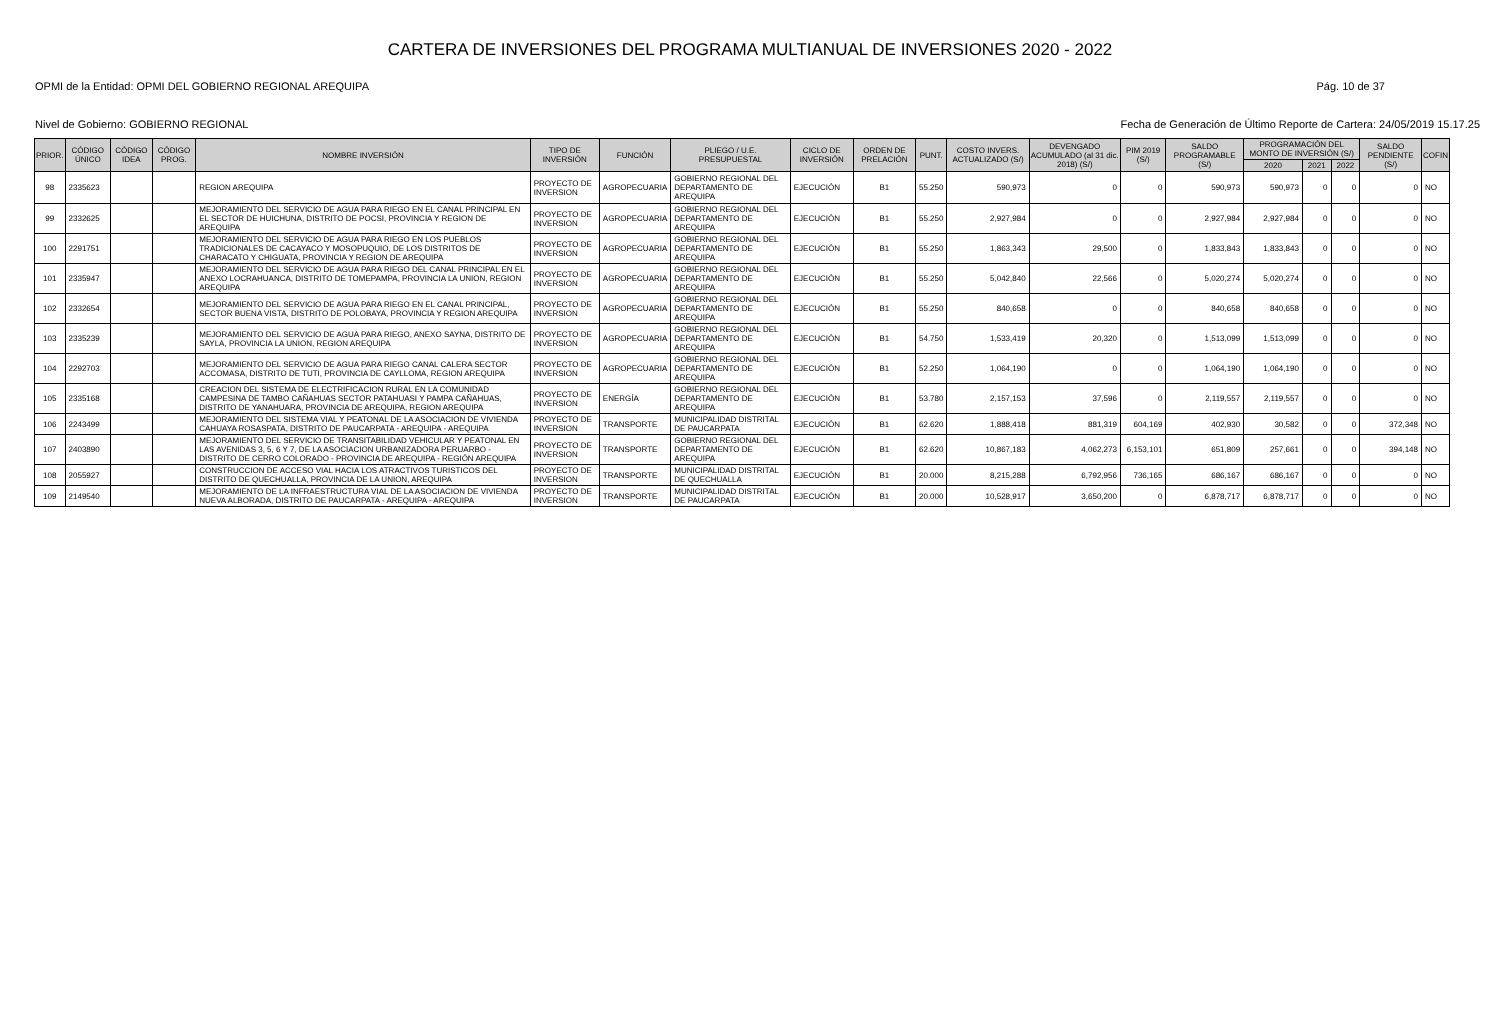CARTERA DE INVERSIONES DEL PROGRAMA MULTIANUAL DE INVERSIONES 2020 - 2022
OPMI de la Entidad: OPMI DEL GOBIERNO REGIONAL AREQUIPA Pág. 10 de 37
Nivel de Gobierno: GOBIERNO REGIONAL Fecha de Generación de Último Reporte de Cartera: 24/05/2019 15.17.25
| PRIOR. | CÓDIGO ÚNICO | CÓDIGO IDEA | CÓDIGO PROG. | NOMBRE INVERSIÓN | TIPO DE INVERSIÓN | FUNCIÓN | PLIEGO / U.E. PRESUPUESTAL | CICLO DE INVERSIÓN | ORDEN DE PRELACIÓN | PUNT. | COSTO INVERS. ACTUALIZADO (S/) | DEVENGADO ACUMULADO (al 31 dic. 2018) (S/) | PIM 2019 (S/) | SALDO PROGRAMABLE (S/) | PROGRAMACIÓN DEL MONTO DE INVERSIÓN (S/) | | | SALDO PENDIENTE (S/) | COFIN |
| --- | --- | --- | --- | --- | --- | --- | --- | --- | --- | --- | --- | --- | --- | --- | --- | --- | --- | --- | --- |
| | | | | | | | | | | | | | | | 2020 | 2021 | 2022 | | |
| 98 | 2335623 | | | REGION AREQUIPA | PROYECTO DE INVERSION | AGROPECUARIA | GOBIERNO REGIONAL DEL DEPARTAMENTO DE AREQUIPA | EJECUCIÓN | B1 | 55.250 | 590,973 | 0 | 0 | 590,973 | 590,973 | 0 | 0 | 0 | NO |
| 99 | 2332625 | | | MEJORAMIENTO DEL SERVICIO DE AGUA PARA RIEGO EN EL CANAL PRINCIPAL EN EL SECTOR DE HUICHUNA, DISTRITO DE POCSI, PROVINCIA Y REGION DE AREQUIPA | PROYECTO DE INVERSION | AGROPECUARIA | GOBIERNO REGIONAL DEL DEPARTAMENTO DE AREQUIPA | EJECUCIÓN | B1 | 55.250 | 2,927,984 | 0 | 0 | 2,927,984 | 2,927,984 | 0 | 0 | 0 | NO |
| 100 | 2291751 | | | MEJORAMIENTO DEL SERVICIO DE AGUA PARA RIEGO EN LOS PUEBLOS TRADICIONALES DE CACAYACO Y MOSOPUQUIO, DE LOS DISTRITOS DE CHARACATO Y CHIGUATA, PROVINCIA Y REGION DE AREQUIPA | PROYECTO DE INVERSION | AGROPECUARIA | GOBIERNO REGIONAL DEL DEPARTAMENTO DE AREQUIPA | EJECUCIÓN | B1 | 55.250 | 1,863,343 | 29,500 | 0 | 1,833,843 | 1,833,843 | 0 | 0 | 0 | NO |
| 101 | 2335947 | | | MEJORAMIENTO DEL SERVICIO DE AGUA PARA RIEGO DEL CANAL PRINCIPAL EN EL ANEXO LOCRAHUANCA, DISTRITO DE TOMEPAMPA, PROVINCIA LA UNION, REGION AREQUIPA | PROYECTO DE INVERSION | AGROPECUARIA | GOBIERNO REGIONAL DEL DEPARTAMENTO DE AREQUIPA | EJECUCIÓN | B1 | 55.250 | 5,042,840 | 22,566 | 0 | 5,020,274 | 5,020,274 | 0 | 0 | 0 | NO |
| 102 | 2332654 | | | MEJORAMIENTO DEL SERVICIO DE AGUA PARA RIEGO EN EL CANAL PRINCIPAL, SECTOR BUENA VISTA, DISTRITO DE POLOBAYA, PROVINCIA Y REGION AREQUIPA | PROYECTO DE INVERSION | AGROPECUARIA | GOBIERNO REGIONAL DEL DEPARTAMENTO DE AREQUIPA | EJECUCIÓN | B1 | 55.250 | 840,658 | 0 | 0 | 840,658 | 840,658 | 0 | 0 | 0 | NO |
| 103 | 2335239 | | | MEJORAMIENTO DEL SERVICIO DE AGUA PARA RIEGO, ANEXO SAYNA, DISTRITO DE SAYLA, PROVINCIA LA UNION, REGION AREQUIPA | PROYECTO DE INVERSION | AGROPECUARIA | GOBIERNO REGIONAL DEL DEPARTAMENTO DE AREQUIPA | EJECUCIÓN | B1 | 54.750 | 1,533,419 | 20,320 | 0 | 1,513,099 | 1,513,099 | 0 | 0 | 0 | NO |
| 104 | 2292703 | | | MEJORAMIENTO DEL SERVICIO DE AGUA PARA RIEGO CANAL CALERA SECTOR ACCOMASA, DISTRITO DE TUTI, PROVINCIA DE CAYLLOMA, REGION AREQUIPA | PROYECTO DE INVERSION | AGROPECUARIA | GOBIERNO REGIONAL DEL DEPARTAMENTO DE AREQUIPA | EJECUCIÓN | B1 | 52.250 | 1,064,190 | 0 | 0 | 1,064,190 | 1,064,190 | 0 | 0 | 0 | NO |
| 105 | 2335168 | | | CREACION DEL SISTEMA DE ELECTRIFICACION RURAL EN LA COMUNIDAD CAMPESINA DE TAMBO CAÑAHUAS SECTOR PATAHUASI Y PAMPA CAÑAHUAS, DISTRITO DE YANAHUARA, PROVINCIA DE AREQUIPA, REGION AREQUIPA | PROYECTO DE INVERSION | ENERGÍA | GOBIERNO REGIONAL DEL DEPARTAMENTO DE AREQUIPA | EJECUCIÓN | B1 | 53.780 | 2,157,153 | 37,596 | 0 | 2,119,557 | 2,119,557 | 0 | 0 | 0 | NO |
| 106 | 2243499 | | | MEJORAMIENTO DEL SISTEMA VIAL Y PEATONAL DE LA ASOCIACION DE VIVIENDA CAHUAYA ROSASPATA, DISTRITO DE PAUCARPATA - AREQUIPA - AREQUIPA | PROYECTO DE INVERSION | TRANSPORTE | MUNICIPALIDAD DISTRITAL DE PAUCARPATA | EJECUCIÓN | B1 | 62.620 | 1,888,418 | 881,319 | 604,169 | 402,930 | 30,582 | 0 | 0 | 372,348 | NO |
| 107 | 2403890 | | | MEJORAMIENTO DEL SERVICIO DE TRANSITABILIDAD VEHICULAR Y PEATONAL EN LAS AVENIDAS 3, 5, 6 Y 7, DE LA ASOCIACION URBANIZADORA PERUARBO - DISTRITO DE CERRO COLORADO - PROVINCIA DE AREQUIPA - REGIÓN AREQUIPA | PROYECTO DE INVERSION | TRANSPORTE | GOBIERNO REGIONAL DEL DEPARTAMENTO DE AREQUIPA | EJECUCIÓN | B1 | 62.620 | 10,867,183 | 4,062,273 | 6,153,101 | 651,809 | 257,661 | 0 | 0 | 394,148 | NO |
| 108 | 2055927 | | | CONSTRUCCION DE ACCESO VIAL HACIA LOS ATRACTIVOS TURISTICOS DEL DISTRITO DE QUECHUALLA, PROVINCIA DE LA UNION, AREQUIPA | PROYECTO DE INVERSION | TRANSPORTE | MUNICIPALIDAD DISTRITAL DE QUECHUALLA | EJECUCIÓN | B1 | 20.000 | 8,215,288 | 6,792,956 | 736,165 | 686,167 | 686,167 | 0 | 0 | 0 | NO |
| 109 | 2149540 | | | MEJORAMIENTO DE LA INFRAESTRUCTURA VIAL DE LA ASOCIACION DE VIVIENDA NUEVA ALBORADA, DISTRITO DE PAUCARPATA - AREQUIPA - AREQUIPA | PROYECTO DE INVERSION | TRANSPORTE | MUNICIPALIDAD DISTRITAL DE PAUCARPATA | EJECUCIÓN | B1 | 20.000 | 10,528,917 | 3,650,200 | 0 | 6,878,717 | 6,878,717 | 0 | 0 | 0 | NO |